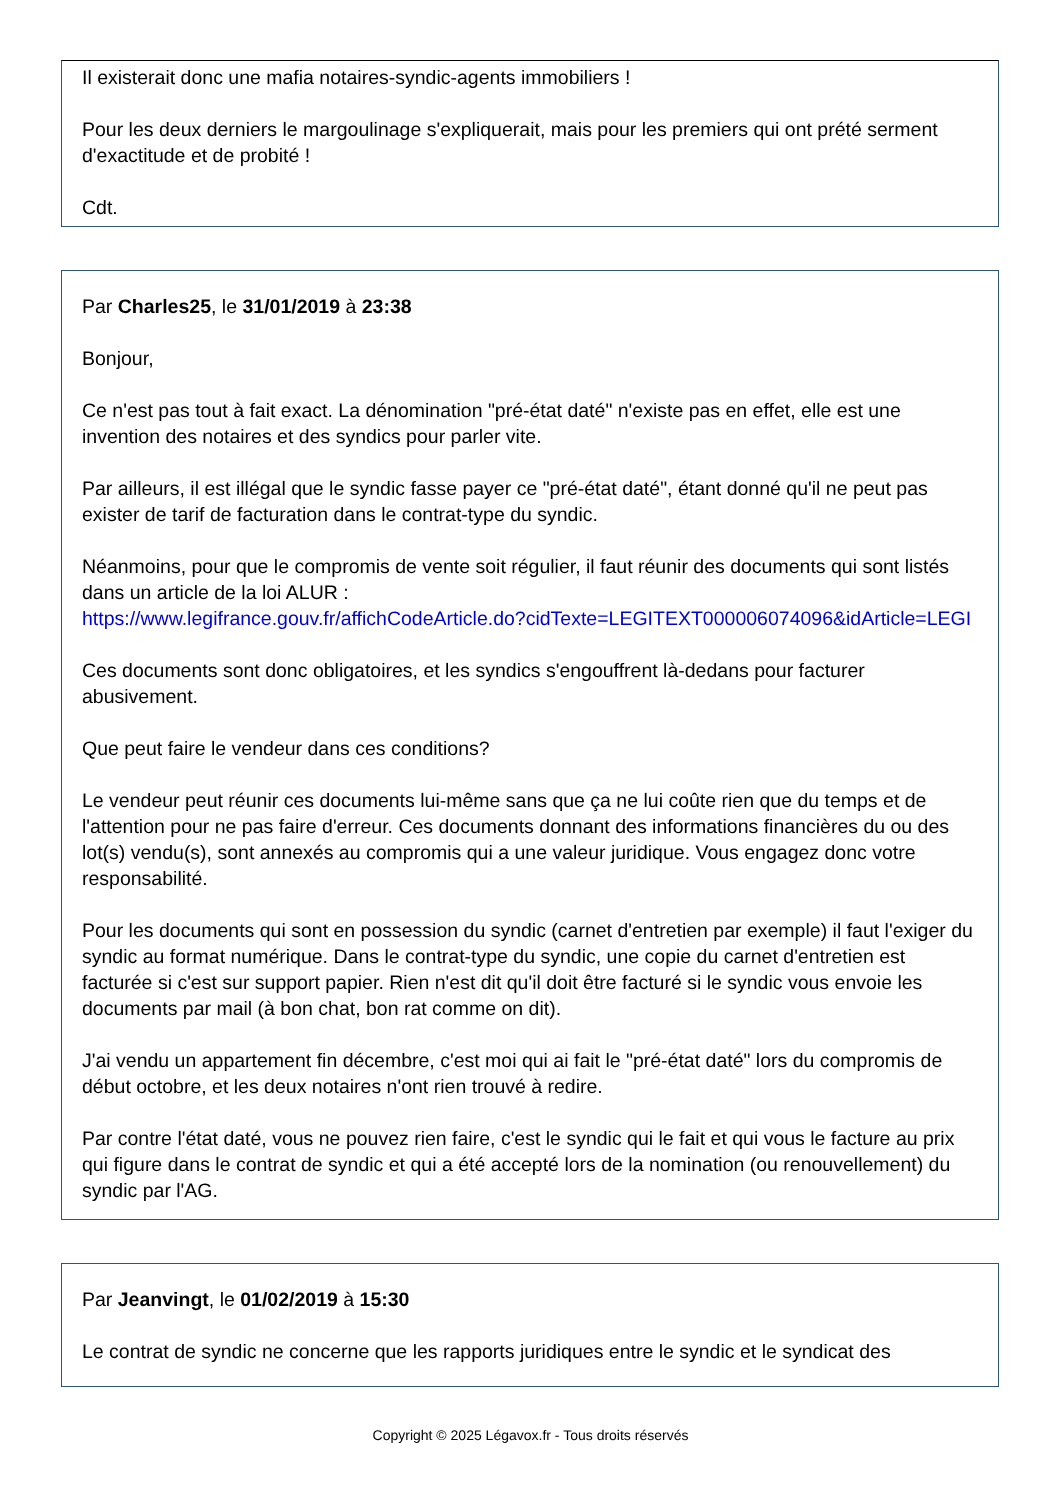Il existerait donc une mafia notaires-syndic-agents immobiliers !
Pour les deux derniers le margoulinage s'expliquerait, mais pour les premiers qui ont prété serment d'exactitude et de probité !
Cdt.
Par Charles25, le 31/01/2019 à 23:38
Bonjour,
Ce n'est pas tout à fait exact. La dénomination "pré-état daté" n'existe pas en effet, elle est une invention des notaires et des syndics pour parler vite.
Par ailleurs, il est illégal que le syndic fasse payer ce "pré-état daté", étant donné qu'il ne peut pas exister de tarif de facturation dans le contrat-type du syndic.
Néanmoins, pour que le compromis de vente soit régulier, il faut réunir des documents qui sont listés dans un article de la loi ALUR :
https://www.legifrance.gouv.fr/affichCodeArticle.do?cidTexte=LEGITEXT000006074096&idArticle=LEGI
Ces documents sont donc obligatoires, et les syndics s'engouffrent là-dedans pour facturer abusivement.
Que peut faire le vendeur dans ces conditions?
Le vendeur peut réunir ces documents lui-même sans que ça ne lui coûte rien que du temps et de l'attention pour ne pas faire d'erreur. Ces documents donnant des informations financières du ou des lot(s) vendu(s), sont annexés au compromis qui a une valeur juridique. Vous engagez donc votre responsabilité.
Pour les documents qui sont en possession du syndic (carnet d'entretien par exemple) il faut l'exiger du syndic au format numérique. Dans le contrat-type du syndic, une copie du carnet d'entretien est facturée si c'est sur support papier. Rien n'est dit qu'il doit être facturé si le syndic vous envoie les documents par mail (à bon chat, bon rat comme on dit).
J'ai vendu un appartement fin décembre, c'est moi qui ai fait le "pré-état daté" lors du compromis de début octobre, et les deux notaires n'ont rien trouvé à redire.
Par contre l'état daté, vous ne pouvez rien faire, c'est le syndic qui le fait et qui vous le facture au prix qui figure dans le contrat de syndic et qui a été accepté lors de la nomination (ou renouvellement) du syndic par l'AG.
Par Jeanvingt, le 01/02/2019 à 15:30
Le contrat de syndic ne concerne que les rapports juridiques entre le syndic et le syndicat des
Copyright © 2025 Légavox.fr - Tous droits réservés